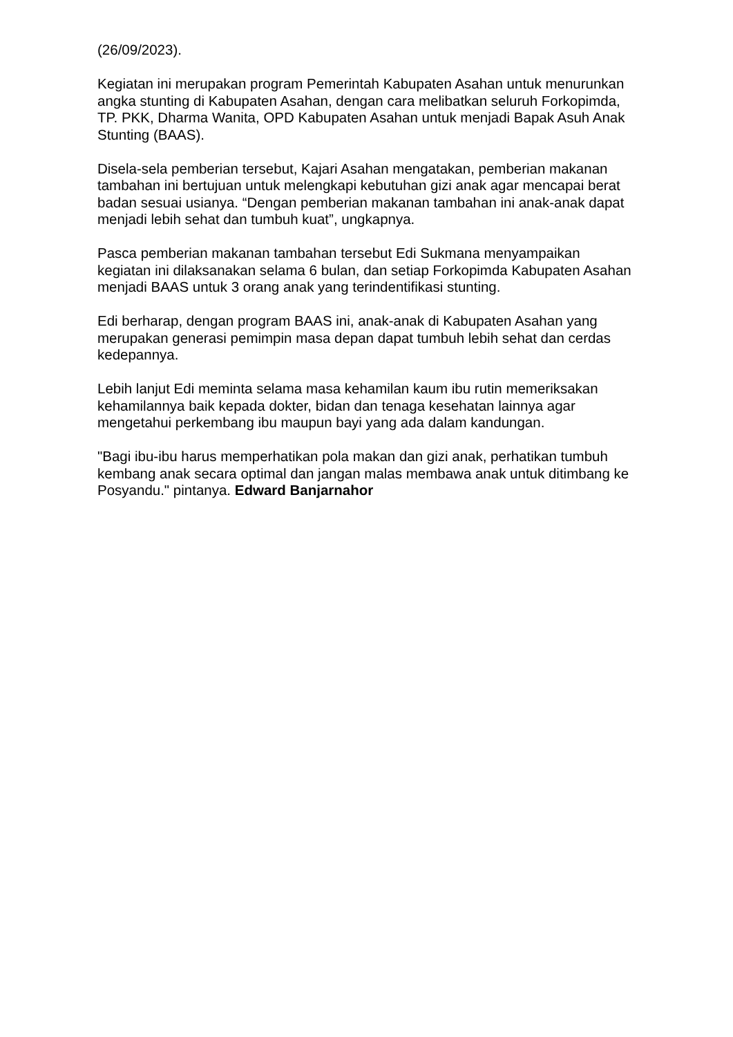(26/09/2023).
Kegiatan ini merupakan program Pemerintah Kabupaten Asahan untuk menurunkan angka stunting di Kabupaten Asahan, dengan cara melibatkan seluruh Forkopimda, TP. PKK, Dharma Wanita, OPD Kabupaten Asahan untuk menjadi Bapak Asuh Anak Stunting (BAAS).
Disela-sela pemberian tersebut, Kajari Asahan mengatakan, pemberian makanan tambahan ini bertujuan untuk melengkapi kebutuhan gizi anak agar mencapai berat badan sesuai usianya. “Dengan pemberian makanan tambahan ini anak-anak dapat menjadi lebih sehat dan tumbuh kuat”, ungkapnya.
Pasca pemberian makanan tambahan tersebut Edi Sukmana menyampaikan kegiatan ini dilaksanakan selama 6 bulan, dan setiap Forkopimda Kabupaten Asahan menjadi BAAS untuk 3 orang anak yang terindentifikasi stunting.
Edi berharap, dengan program BAAS ini, anak-anak di Kabupaten Asahan yang merupakan generasi pemimpin masa depan dapat tumbuh lebih sehat dan cerdas kedepannya.
Lebih lanjut Edi meminta selama masa kehamilan kaum ibu rutin memeriksakan kehamilannya baik kepada dokter, bidan dan tenaga kesehatan lainnya agar mengetahui perkembang ibu maupun bayi yang ada dalam kandungan.
"Bagi ibu-ibu harus memperhatikan pola makan dan gizi anak, perhatikan tumbuh kembang anak secara optimal dan jangan malas membawa anak untuk ditimbang ke Posyandu." pintanya. Edward Banjarnahor